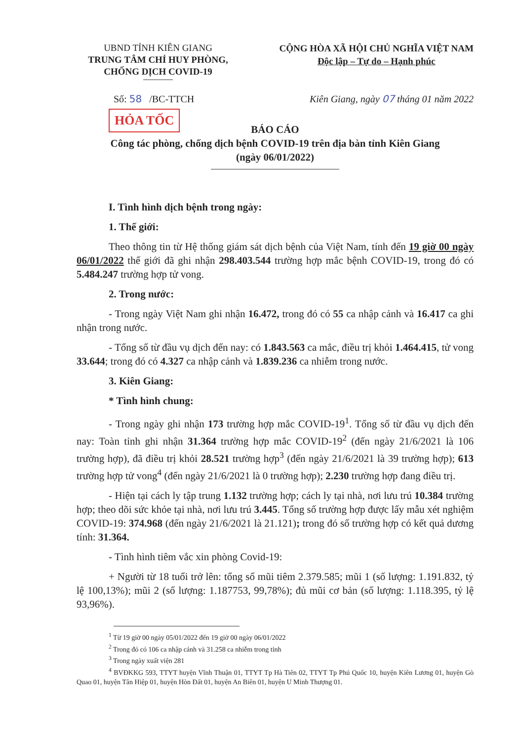UBND TỈNH KIÊN GIANG
TRUNG TÂM CHỈ HUY PHÒNG, CHỐNG DỊCH COVID-19
CỘNG HÒA XÃ HỘI CHỦ NGHĨA VIỆT NAM
Độc lập – Tự do – Hạnh phúc
Số: 58 /BC-TTCH Kiên Giang, ngày 07 tháng 01 năm 2022
HỎA TỐC
BÁO CÁO
Công tác phòng, chống dịch bệnh COVID-19 trên địa bàn tỉnh Kiên Giang
(ngày 06/01/2022)
I. Tình hình dịch bệnh trong ngày:
1. Thế giới:
Theo thông tin từ Hệ thống giám sát dịch bệnh của Việt Nam, tính đến 19 giờ 00 ngày 06/01/2022 thế giới đã ghi nhận 298.403.544 trường hợp mắc bệnh COVID-19, trong đó có 5.484.247 trường hợp tử vong.
2. Trong nước:
- Trong ngày Việt Nam ghi nhận 16.472, trong đó có 55 ca nhập cảnh và 16.417 ca ghi nhận trong nước.
- Tổng số từ đầu vụ dịch đến nay: có 1.843.563 ca mắc, điều trị khỏi 1.464.415, tử vong 33.644; trong đó có 4.327 ca nhập cảnh và 1.839.236 ca nhiễm trong nước.
3. Kiên Giang:
* Tình hình chung:
- Trong ngày ghi nhận 173 trường hợp mắc COVID-19<sup>1</sup>. Tổng số từ đầu vụ dịch đến nay: Toàn tỉnh ghi nhận 31.364 trường hợp mắc COVID-19<sup>2</sup> (đến ngày 21/6/2021 là 106 trường hợp), đã điều trị khỏi 28.521 trường hợp<sup>3</sup> (đến ngày 21/6/2021 là 39 trường hợp); 613 trường hợp tử vong<sup>4</sup> (đến ngày 21/6/2021 là 0 trường hợp); 2.230 trường hợp đang điều trị.
- Hiện tại cách ly tập trung 1.132 trường hợp; cách ly tại nhà, nơi lưu trú 10.384 trường hợp; theo dõi sức khỏe tại nhà, nơi lưu trú 3.445. Tổng số trường hợp được lấy mẫu xét nghiệm COVID-19: 374.968 (đến ngày 21/6/2021 là 21.121); trong đó số trường hợp có kết quả dương tính: 31.364.
- Tình hình tiêm vắc xin phòng Covid-19:
+ Người từ 18 tuổi trở lên: tổng số mũi tiêm 2.379.585; mũi 1 (số lượng: 1.191.832, tỷ lệ 100,13%); mũi 2 (số lượng: 1.187753, 99,78%); đủ mũi cơ bản (số lượng: 1.118.395, tỷ lệ 93,96%).
<sup>1</sup> Từ 19 giờ 00 ngày 05/01/2022 đến 19 giờ 00 ngày 06/01/2022
<sup>2</sup> Trong đó có 106 ca nhập cảnh và 31.258 ca nhiễm trong tỉnh
<sup>3</sup> Trong ngày xuất viện 281
<sup>4</sup> BVĐKKG 593, TTYT huyện Vĩnh Thuận 01, TTYT Tp Hà Tiên 02, TTYT Tp Phú Quốc 10, huyện Kiên Lương 01, huyện Gò Quao 01, huyện Tân Hiệp 01, huyện Hòn Đất 01, huyện An Biên 01, huyện U Minh Thượng 01.